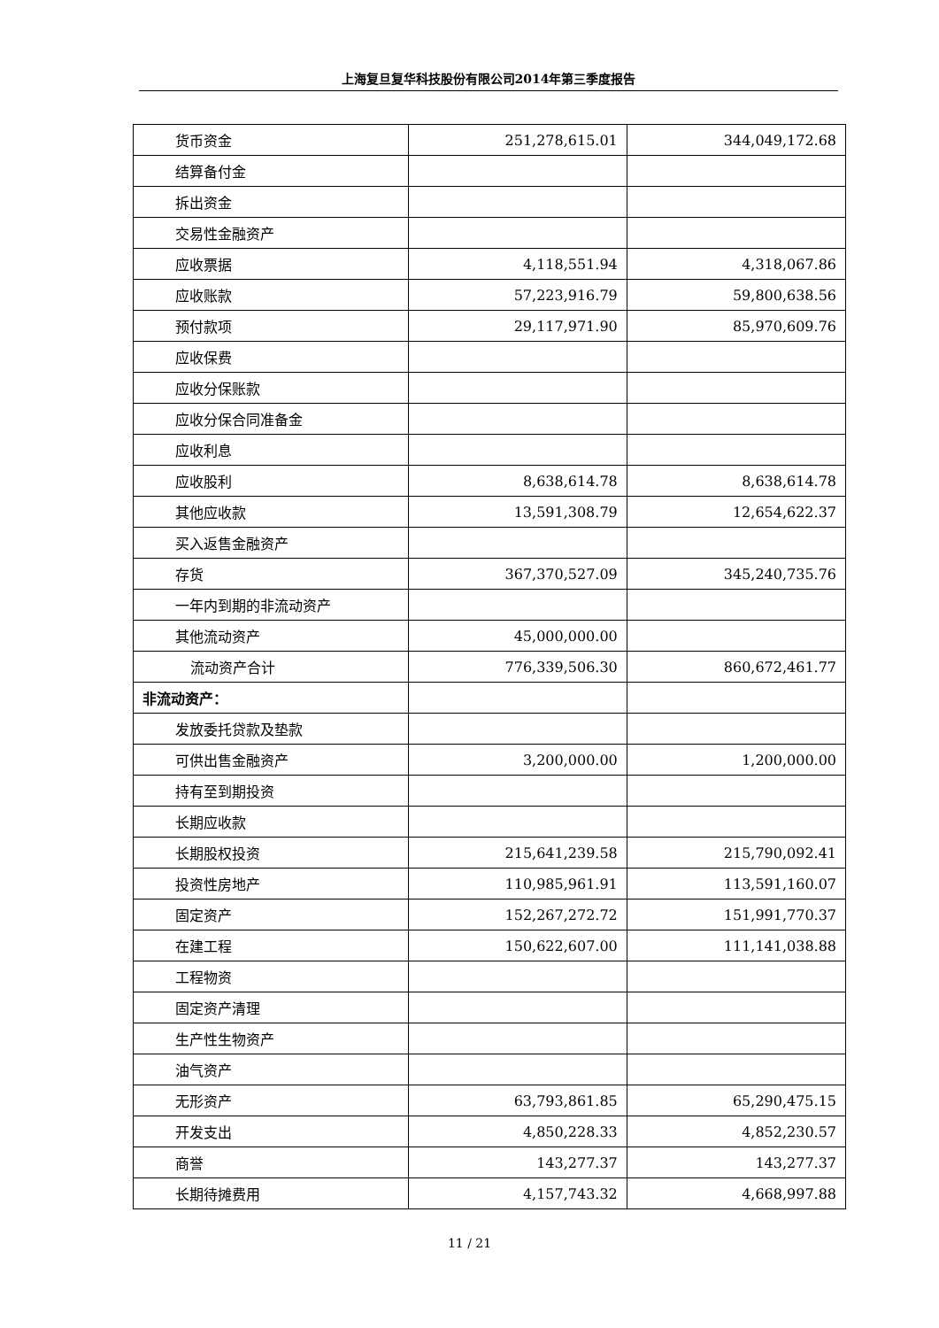上海复旦复华科技股份有限公司2014年第三季度报告
| 货币资金 | 251,278,615.01 | 344,049,172.68 |
| 结算备付金 | | |
| 拆出资金 | | |
| 交易性金融资产 | | |
| 应收票据 | 4,118,551.94 | 4,318,067.86 |
| 应收账款 | 57,223,916.79 | 59,800,638.56 |
| 预付款项 | 29,117,971.90 | 85,970,609.76 |
| 应收保费 | | |
| 应收分保账款 | | |
| 应收分保合同准备金 | | |
| 应收利息 | | |
| 应收股利 | 8,638,614.78 | 8,638,614.78 |
| 其他应收款 | 13,591,308.79 | 12,654,622.37 |
| 买入返售金融资产 | | |
| 存货 | 367,370,527.09 | 345,240,735.76 |
| 一年内到期的非流动资产 | | |
| 其他流动资产 | 45,000,000.00 | |
| 流动资产合计 | 776,339,506.30 | 860,672,461.77 |
| 非流动资产： | | |
| 发放委托贷款及垫款 | | |
| 可供出售金融资产 | 3,200,000.00 | 1,200,000.00 |
| 持有至到期投资 | | |
| 长期应收款 | | |
| 长期股权投资 | 215,641,239.58 | 215,790,092.41 |
| 投资性房地产 | 110,985,961.91 | 113,591,160.07 |
| 固定资产 | 152,267,272.72 | 151,991,770.37 |
| 在建工程 | 150,622,607.00 | 111,141,038.88 |
| 工程物资 | | |
| 固定资产清理 | | |
| 生产性生物资产 | | |
| 油气资产 | | |
| 无形资产 | 63,793,861.85 | 65,290,475.15 |
| 开发支出 | 4,850,228.33 | 4,852,230.57 |
| 商誉 | 143,277.37 | 143,277.37 |
| 长期待摊费用 | 4,157,743.32 | 4,668,997.88 |
11 / 21